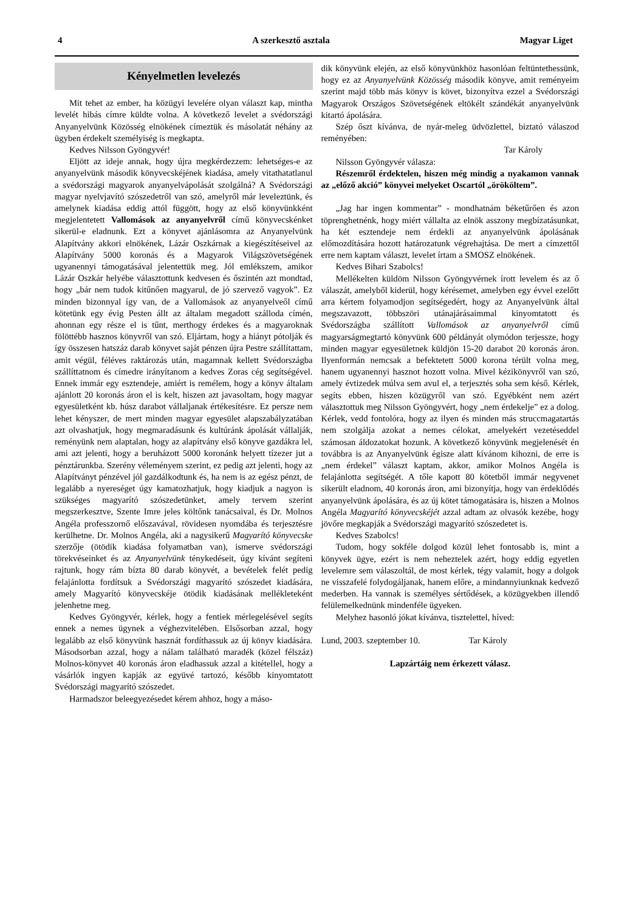4 A szerkesztő asztala Magyar Liget
Kényelmetlen levelezés
Mit tehet az ember, ha közügyi levelére olyan választ kap, mintha levelét hibás címre küldte volna. A következő levelet a svédországi Anyanyelvünk Közösség elnökének címeztük és másolatát néhány az ügyben érdekelt személyiség is megkapta.
Kedves Nilsson Gyöngyvér!
Eljött az ideje annak, hogy újra megkérdezzem: lehetséges-e az anyanyelvünk második könyvecskéjének kiadása, amely vitathatatlanul a svédországi magyarok anyanyelvápolását szolgálná? A Svédországi magyar nyelvjavító szószedetről van szó, amelyről már leveleztünk, és amelynek kiadása eddig attól függött, hogy az első könyvünkként megjelentetett Vallomások az anyanyelvről című könyvecskénket sikerül-e eladnunk. Ezt a könyvet ajánlásomra az Anyanyelvünk Alapítvány akkori elnökének, Lázár Oszkárnak a kiegészítéseivel az Alapítvány 5000 koronás és a Magyarok Világszövetségének ugyanennyi támogatásával jelentettük meg. Jól emlékszem, amikor Lázár Oszkár helyébe választottunk kedvesen és őszintén azt mondtad, hogy „bár nem tudok kitűnően magyarul, de jó szervező vagyok”. Ez minden bizonnyal így van, de a Vallomások az anyanyelveől című kötetünk egy évig Pesten állt az általam megadott szálloda címén, ahonnan egy része el is tűnt, merthogy érdekes és a magyaroknak fölöttébb hasznos könyvről van szó. Eljártam, hogy a hiányt pótolják és így összesen hatszáz darab könyvet saját pénzen újra Pestre szállítattam, amit végül, féléves raktározás után, magamnak kellett Svédországba szállíttatnom és címedre irányítanom a kedves Zoras cég segítségével. Ennek immár egy esztendeje, amiért is remélem, hogy a könyv általam ajánlott 20 koronás áron el is kelt, hiszen azt javasoltam, hogy magyar egyesületként kb. húsz darabot vállaljanak értékesítésre. Ez persze nem lehet kényszer, de mert minden magyar egyesület alapszabályzatában azt olvashatjuk, hogy megmaradásunk és kultúránk ápolását vállalják, reményünk nem alaptalan, hogy az alapítvány első könyve gazdákra lel, ami azt jelenti, hogy a beruházott 5000 koronánk helyett tízezer jut a pénztárunkba. Szerény véleményem szerint, ez pedig azt jelenti, hogy az Alapítványt pénzével jól gazdálkodtunk és, ha nem is az egész pénzt, de legalább a nyereséget úgy kamatozhatjuk, hogy kiadjuk a nagyon is szükséges magyarító szószedetünket, amely tervem szerint megszerkesztve, Szente Imre jeles költőnk tanácsaival, és Dr. Molnos Angéla professzornő előszavával, rövidesen nyomdába és terjesztésre kerülhetne. Dr. Molnos Angéla, aki a nagysikerű Magyarító könyvecske szerzője (ötödik kiadása folyamatban van), ismerve svédországi törekvéseinket és az Anyanyelvünk ténykedéseit, úgy kívánt segíteni rajtunk, hogy rám bízta 80 darab könyvét, a bevételek felét pedig felajánlotta fordítsuk a Svédországi magyarító szószedet kiadására, amely Magyarító könyvecskéje ötödik kiadásának mellékleteként jelenhetne meg.
Kedves Gyöngyvér, kérlek, hogy a fentiek mérlegelésével segíts ennek a nemes ügynek a véghezvitelében. Elsősorban azzal, hogy legalább az első könyvünk hasznát fordíthassuk az új könyv kiadására. Másodsorban azzal, hogy a nálam található maradék (közel félszáz) Molnos-könyvet 40 koronás áron eladhassuk azzal a kitétellel, hogy a vásárlók ingyen kapják az együvé tartozó, később kinyomtatott Svédországi magyarító szószedet.
Harmadszor beleegyezésedet kérem ahhoz, hogy a máso-
dik könyvünk elején, az első könyvünkhöz hasonlóan feltüntethessünk, hogy ez az Anyanyelvünk Közösség második könyve, amit reményeim szerint majd több más könyv is követ, bizonyítva ezzel a Svédországi Magyarok Országos Szövetségének eltökélt szándékát anyanyelvünk kitartó ápolására.
Szép őszt kívánva, de nyár-meleg üdvözlettel, biztató válaszod reményében:
Tar Károly
Nilsson Gyöngyvér válasza:
Részemről érdektelen, hiszen még mindig a nyakamon vannak az „előző akció” könyvei melyeket Oscartól „örököltem”.
„Jag har ingen kommentar” - mondhatnám béketűrően és azon töprenghetnénk, hogy miért vállalta az elnök asszony megbízatásunkat, ha két esztendeje nem érdekli az anyanyelvünk ápolásának előmozdítására hozott határozatunk végrehajtása. De mert a címzettől erre nem kaptam választ, levelet írtam a SMOSZ elnökének.
Kedves Bihari Szabolcs!
Mellékelten küldöm Nilsson Gyöngyvérnek írott levelem és az ő válaszát, amelyből kiderül, hogy kérésemet, amelyben egy évvel ezelőtt arra kértem folyamodjon segítségedért, hogy az Anyanyelvünk által megszavazott, többszöri utánajárásaimmal kinyomtatott és Svédországba szállított Vallomások az anyanyelvről című magyarságmegtartó könyvünk 600 példányát olymódon terjessze, hogy minden magyar egyesületnek küldjön 15-20 darabot 20 koronás áron. Ilyenformán nemcsak a befektetett 5000 korona térült volna meg, hanem ugyanennyi hasznot hozott volna. Mivel kézikönyvről van szó, amely évtizedek múlva sem avul el, a terjesztés soha sem késő. Kérlek, segíts ebben, hiszen közügyről van szó. Egyébként nem azért választottuk meg Nilsson Gyöngyvért, hogy „nem érdekelje” ez a dolog. Kérlek, vedd fontolóra, hogy az ilyen és minden más struccmagatartás nem szolgálja azokat a nemes célokat, amelyekért vezetéseddel számosan áldozatokat hozunk. A következő könyvünk megjelenését én továbbra is az Anyanyelvünk égisze alatt kívánom kihozni, de erre is „nem érdekel” választ kaptam, akkor, amikor Molnos Angéla is felajánlotta segítségét. A tőle kapott 80 kötetből immár negyvenet sikerült eladnom, 40 koronás áron, ami bizonyítja, hogy van érdeklődés anyanyelvünk ápolására, és az új kötet támogatására is, hiszen a Molnos Angéla Magyarító könyvecskéjét azzal adtam az olvasók kezébe, hogy jövőre megkapják a Svédországi magyarító szószedetet is.
Kedves Szabolcs!
Tudom, hogy sokféle dolgod közül lehet fontosabb is, mint a könyvek ügye, ezért is nem neheztelek azért, hogy eddig egyetlen levelemre sem válaszoltál, de most kérlek, tégy valamit, hogy a dolgok ne visszafelé folydogáljanak, hanem előre, a mindannyiunknak kedvező mederben. Ha vannak is személyes sértődések, a közügyekben illendő felülemelkednünk mindenféle ügyeken.
Melyhez hasonló jókat kívánva, tisztelettel, híved:
Lund, 2003. szeptember 10. Tar Károly
Lapzártáig nem érkezett válasz.